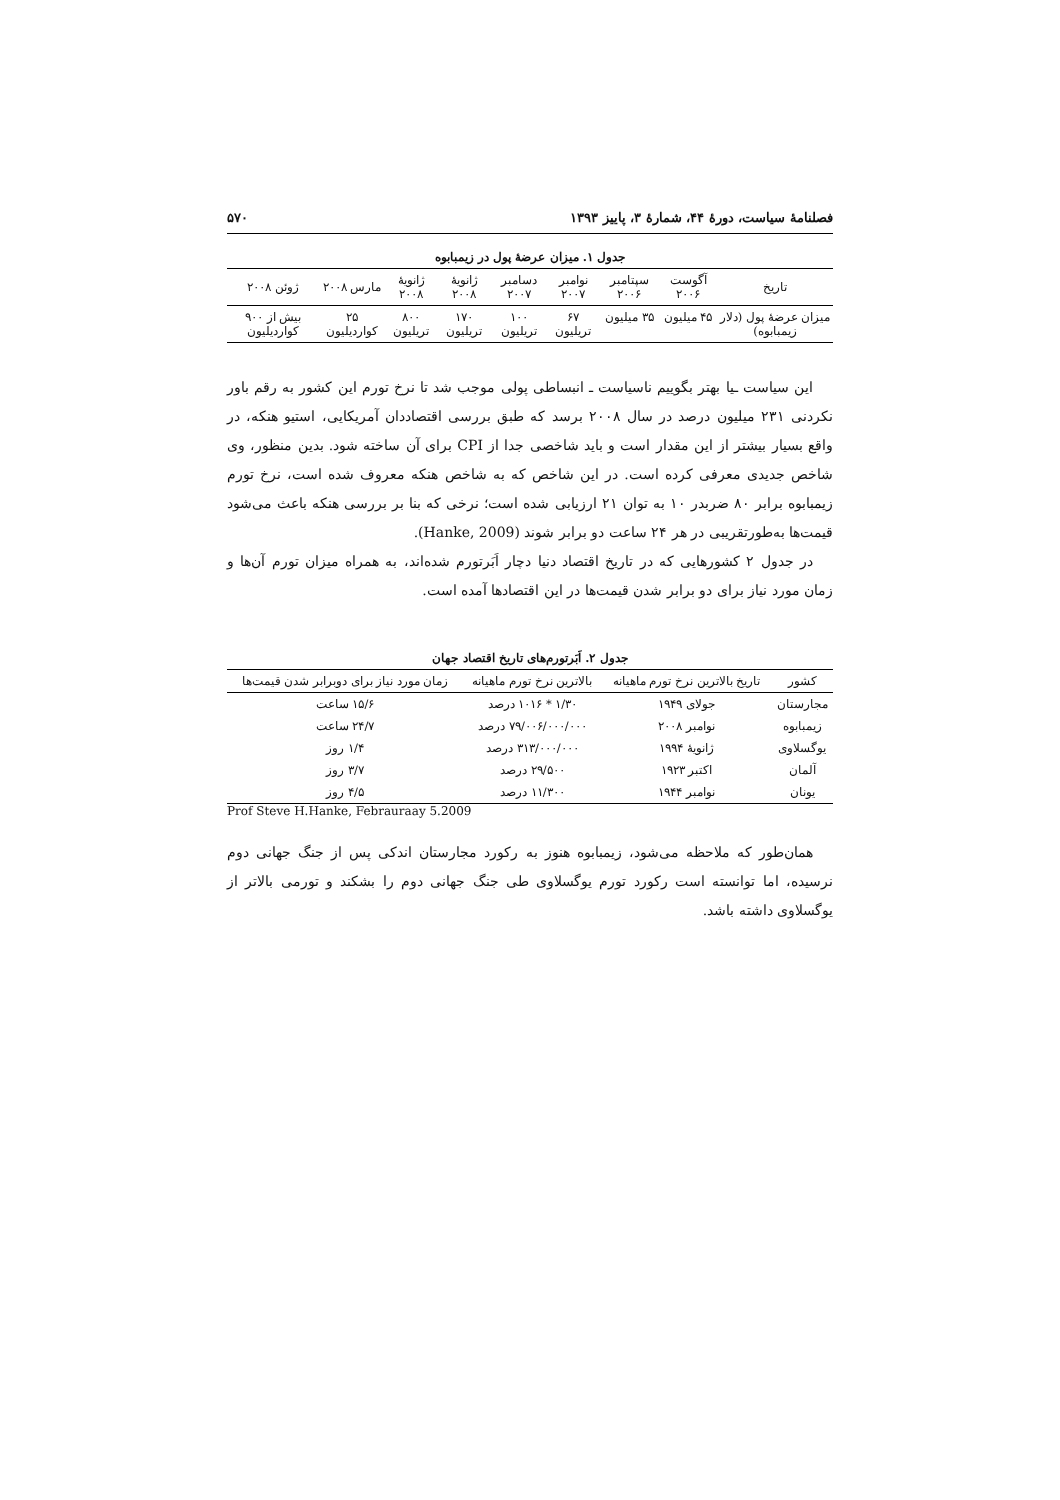فصلنامهٔ سیاست، دورهٔ ۴۴، شمارهٔ ۳، پاییز ۱۳۹۳ ۵۷۰
جدول ۱. میزان عرضهٔ پول در زیمبابوه
| تاریخ | آگوست ۲۰۰۶ | سپتامبر ۲۰۰۶ | نوامبر ۲۰۰۷ | دسامبر ۲۰۰۷ | ژانویهٔ ۲۰۰۸ | ژانویهٔ ۲۰۰۸ | مارس ۲۰۰۸ | ژوئن ۲۰۰۸ |
| --- | --- | --- | --- | --- | --- | --- | --- | --- |
| میزان عرضهٔ پول (دلار زیمبابوه) | ۴۵ میلیون | ۳۵ میلیون | ۶۷ تریلیون | ۱۰۰ تریلیون | ۱۷۰ تریلیون | ۸۰۰ تریلیون | ۲۵ کواردیلیون | بیش از ۹۰۰ کواردیلیون |
این سیاست ـیا بهتر بگوییم ناسیاست ـ انبساطی پولی موجب شد تا نرخ تورم این کشور به رقم باور نکردنی ۲۳۱ میلیون درصد در سال ۲۰۰۸ برسد که طبق بررسی اقتصاددان آمریکایی، استیو هنکه، در واقع بسیار بیشتر از این مقدار است و باید شاخصی جدا از CPI برای آن ساخته شود. بدین منظور، وی شاخص جدیدی معرفی کرده است. در این شاخص که به شاخص هنکه معروف شده است، نرخ تورم زیمبابوه برابر ۸۰ ضربدر ۱۰ به توان ۲۱ ارزیابی شده است؛ نرخی که بنا بر بررسی هنکه باعث می‌شود قیمت‌ها به‌طورتقریبی در هر ۲۴ ساعت دو برابر شوند (Hanke, 2009).
در جدول ۲ کشورهایی که در تاریخ اقتصاد دنیا دچار اَبَرتورم شده‌اند، به همراه میزان تورم آن‌ها و زمان مورد نیاز برای دو برابر شدن قیمت‌ها در این اقتصادها آمده است.
جدول ۲. اَبَرتورم‌های تاریخ اقتصاد جهان
| کشور | تاریخ بالاترین نرخ تورم ماهیانه | بالاترین نرخ تورم ماهیانه | زمان مورد نیاز برای دوبرابر شدن قیمت‌ها |
| --- | --- | --- | --- |
| مجارستان | جولای ۱۹۴۹ | ۱/۳۰ * ۱۰۱۶ درصد | ۱۵/۶ ساعت |
| زیمبابوه | نوامبر ۲۰۰۸ | ۷۹/۰۰۶/۰۰۰/۰۰۰ درصد | ۲۴/۷ ساعت |
| یوگسلاوی | ژانویهٔ ۱۹۹۴ | ۳۱۳/۰۰۰/۰۰۰ درصد | ۱/۴ روز |
| آلمان | اکتبر ۱۹۲۳ | ۲۹/۵۰۰ درصد | ۳/۷ روز |
| یونان | نوامبر ۱۹۴۴ | ۱۱/۳۰۰ درصد | ۴/۵ روز |
Prof Steve H.Hanke, Febrauraay 5.2009
همان‌طور که ملاحظه می‌شود، زیمبابوه هنوز به رکورد مجارستان اندکی پس از جنگ جهانی دوم نرسیده، اما توانسته است رکورد تورم یوگسلاوی طی جنگ جهانی دوم را بشکند و تورمی بالاتر از یوگسلاوی داشته باشد.